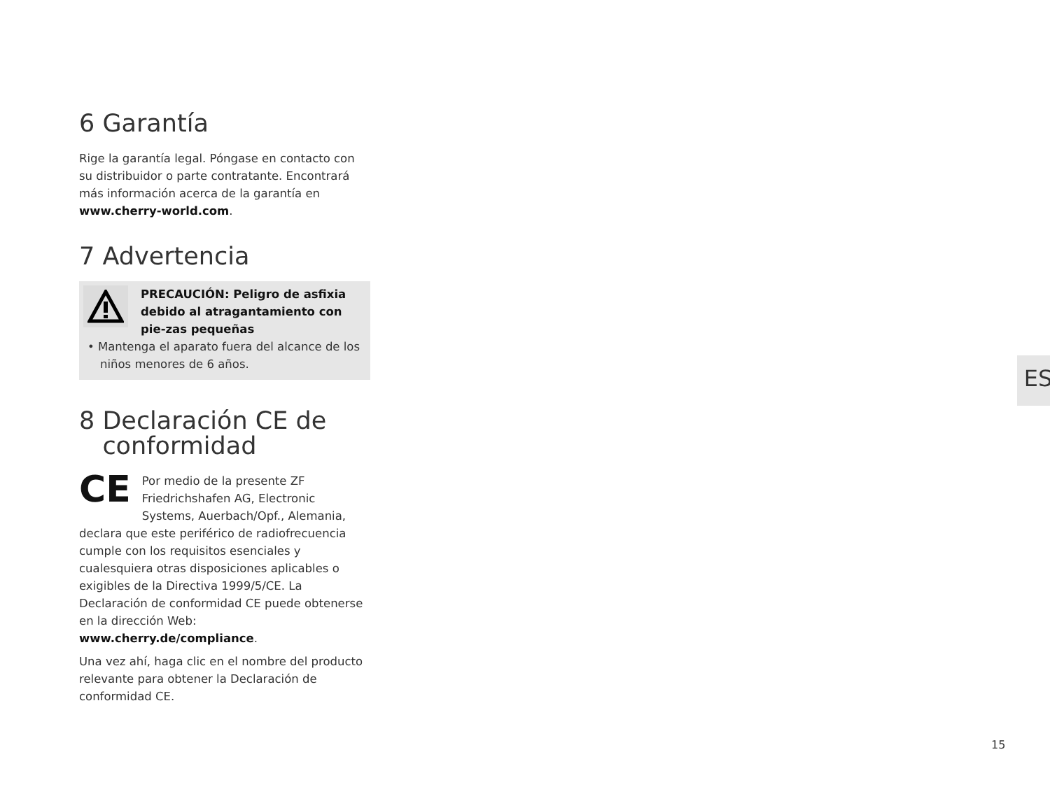6 Garantía
Rige la garantía legal. Póngase en contacto con su distribuidor o parte contratante. Encontrará más información acerca de la garantía en www.cherry-world.com.
7 Advertencia
PRECAUCIÓN: Peligro de asfixia debido al atragantamiento con pie-zas pequeñas
• Mantenga el aparato fuera del alcance de los niños menores de 6 años.
8 Declaración CE de
conformidad
CE Por medio de la presente ZF Friedrichshafen AG, Electronic Systems, Auerbach/Opf., Alemania, declara que este periférico de radiofrecuencia cumple con los requisitos esenciales y cualesquiera otras disposiciones aplicables o exigibles de la Directiva 1999/5/CE. La Declaración de conformidad CE puede obtenerse en la dirección Web: www.cherry.de/compliance.
Una vez ahí, haga clic en el nombre del producto relevante para obtener la Declaración de conformidad CE.
ES
15